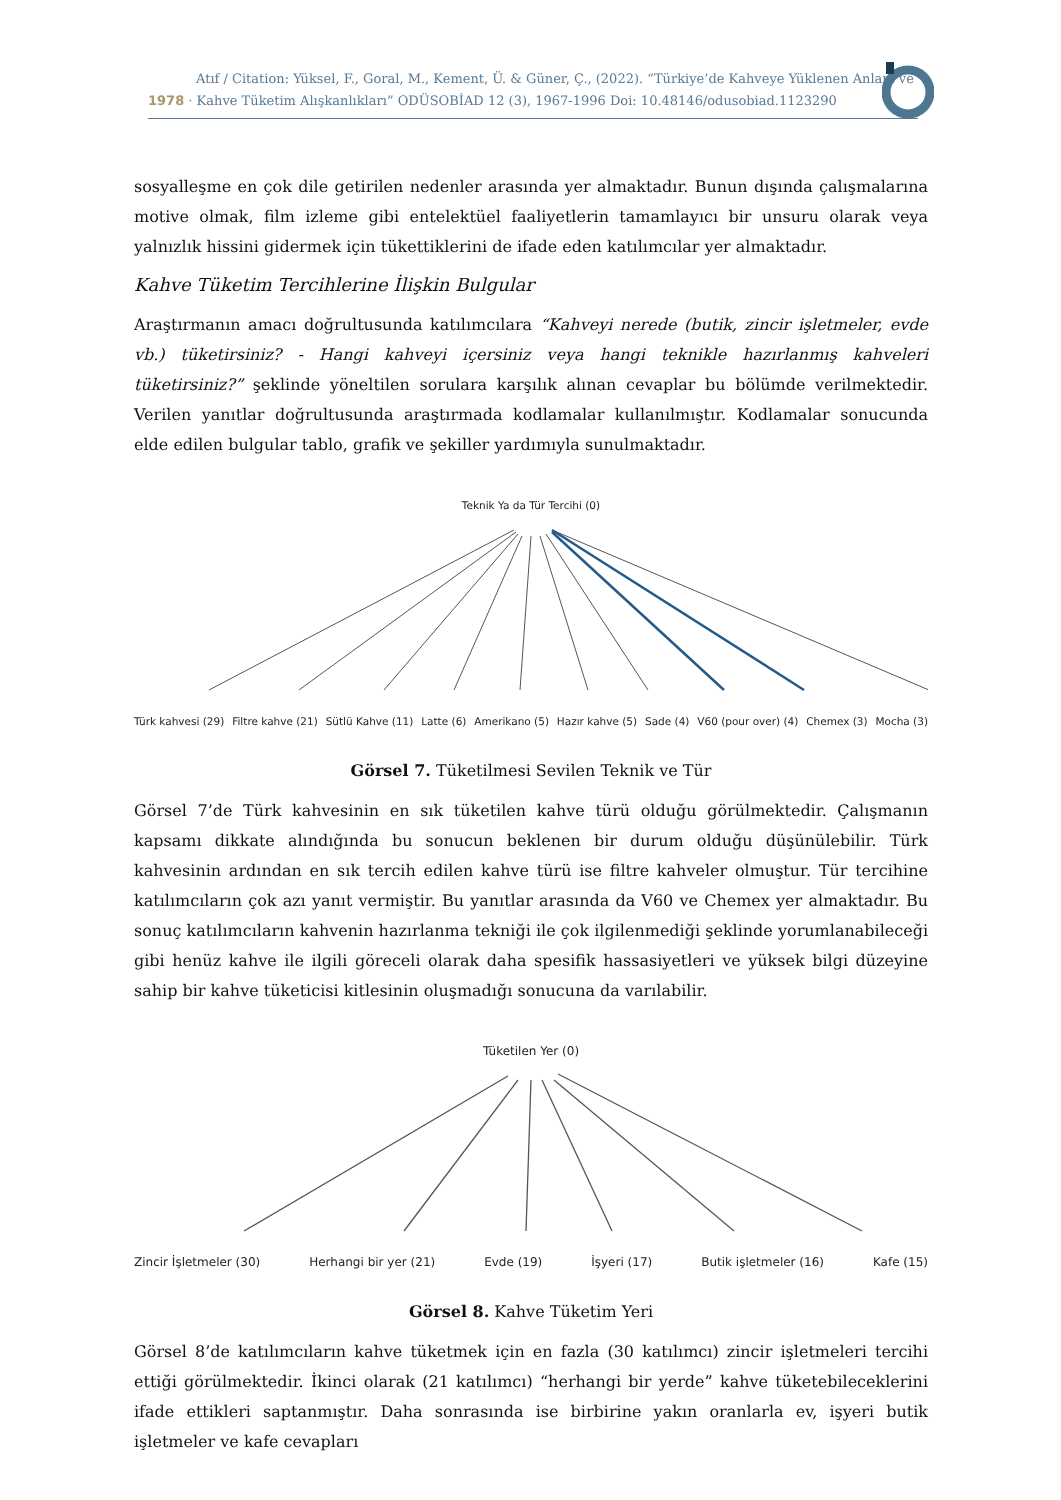Atıf / Citation: Yüksel, F., Goral, M., Kement, Ü. & Güner, Ç., (2022). “Türkiye’de Kahveye Yüklenen Anlam ve
1978 · Kahve Tüketim Alışkanlıkları” ODÜSOBİAD 12 (3), 1967-1996 Doi: 10.48146/odusobiad.1123290
sosyalleşme en çok dile getirilen nedenler arasında yer almaktadır. Bunun dışında çalışmalarına motive olmak, film izleme gibi entelektüel faaliyetlerin tamamlayıcı bir unsuru olarak veya yalnızlık hissini gidermek için tükettiklerini de ifade eden katılımcılar yer almaktadır.
Kahve Tüketim Tercihlerine İlişkin Bulgular
Araştırmanın amacı doğrultusunda katılımcılara “Kahveyi nerede (butik, zincir işletmeler, evde vb.) tüketirsiniz? - Hangi kahveyi içersiniz veya hangi teknikle hazırlanmış kahveleri tüketirsiniz?” şeklinde yöneltilen sorulara karşılık alınan cevaplar bu bölümde verilmektedir. Verilen yanıtlar doğrultusunda araştırmada kodlamalar kullanılmıştır. Kodlamalar sonucunda elde edilen bulgular tablo, grafik ve şekiller yardımıyla sunulmaktadır.
Teknik Ya da Tür Tercihi (0)
Türk kahvesi (29) Filtre kahve (21) Sütlü Kahve (11) Latte (6) Amerikano (5) Hazır kahve (5) Sade (4) V60 (pour over) (4) Chemex (3) Mocha (3)
Görsel 7. Tüketilmesi Sevilen Teknik ve Tür
Görsel 7’de Türk kahvesinin en sık tüketilen kahve türü olduğu görülmektedir. Çalışmanın kapsamı dikkate alındığında bu sonucun beklenen bir durum olduğu düşünülebilir. Türk kahvesinin ardından en sık tercih edilen kahve türü ise filtre kahveler olmuştur. Tür tercihine katılımcıların çok azı yanıt vermiştir. Bu yanıtlar arasında da V60 ve Chemex yer almaktadır. Bu sonuç katılımcıların kahvenin hazırlanma tekniği ile çok ilgilenmediği şeklinde yorumlanabileceği gibi henüz kahve ile ilgili göreceli olarak daha spesifik hassasiyetleri ve yüksek bilgi düzeyine sahip bir kahve tüketicisi kitlesinin oluşmadığı sonucuna da varılabilir.
Tüketilen Yer (0)
Zincir İşletmeler (30) Herhangi bir yer (21) Evde (19) İşyeri (17) Butik işletmeler (16) Kafe (15)
Görsel 8. Kahve Tüketim Yeri
Görsel 8’de katılımcıların kahve tüketmek için en fazla (30 katılımcı) zincir işletmeleri tercihi ettiği görülmektedir. İkinci olarak (21 katılımcı) “herhangi bir yerde” kahve tüketebileceklerini ifade ettikleri saptanmıştır. Daha sonrasında ise birbirine yakın oranlarla ev, işyeri butik işletmeler ve kafe cevapları